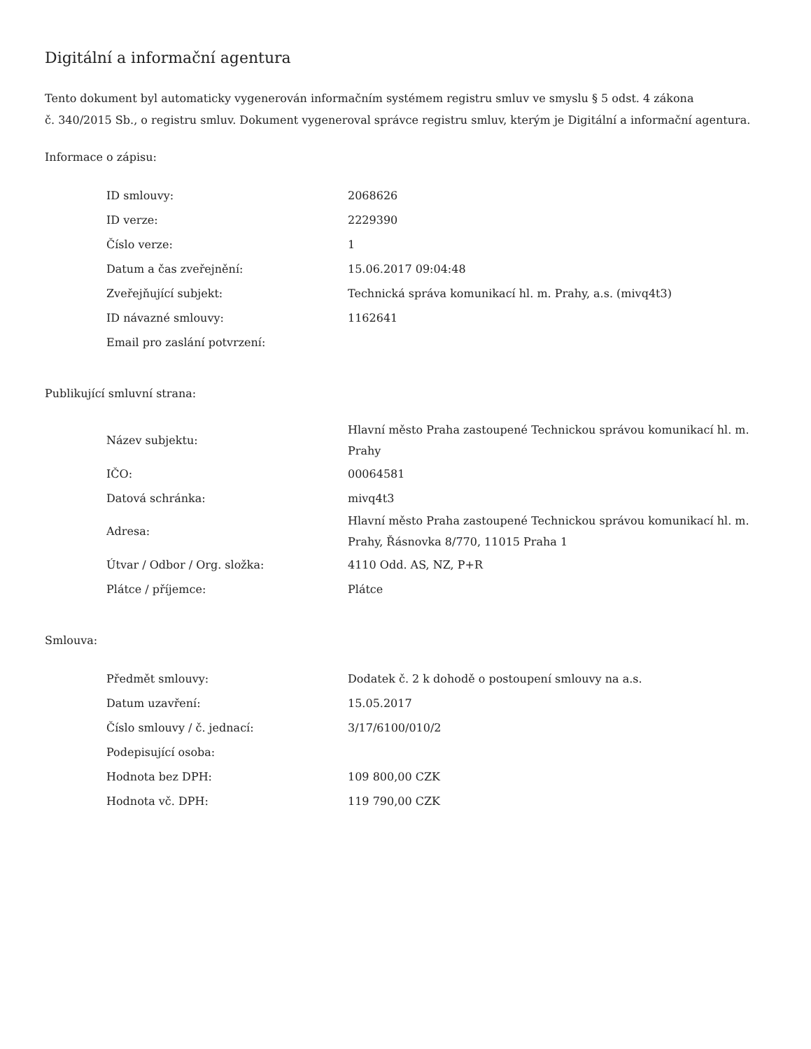Digitální a informační agentura
Tento dokument byl automaticky vygenerován informačním systémem registru smluv ve smyslu § 5 odst. 4 zákona
č. 340/2015 Sb., o registru smluv. Dokument vygeneroval správce registru smluv, kterým je Digitální a informační agentura.
Informace o zápisu:
| ID smlouvy: | 2068626 |
| ID verze: | 2229390 |
| Číslo verze: | 1 |
| Datum a čas zveřejnění: | 15.06.2017 09:04:48 |
| Zveřejňující subjekt: | Technická správa komunikací hl. m. Prahy, a.s. (mivq4t3) |
| ID návazné smlouvy: | 1162641 |
| Email pro zaslání potvrzení: | |
Publikující smluvní strana:
| Název subjektu: | Hlavní město Praha zastoupené Technickou správou komunikací hl. m. Prahy |
| IČO: | 00064581 |
| Datová schránka: | mivq4t3 |
| Adresa: | Hlavní město Praha zastoupené Technickou správou komunikací hl. m. Prahy, Řásnovka 8/770, 11015 Praha 1 |
| Útvar / Odbor / Org. složka: | 4110 Odd. AS, NZ, P+R |
| Plátce / příjemce: | Plátce |
Smlouva:
| Předmět smlouvy: | Dodatek č. 2 k dohodě o postoupení smlouvy na a.s. |
| Datum uzavření: | 15.05.2017 |
| Číslo smlouvy / č. jednací: | 3/17/6100/010/2 |
| Podepisující osoba: | |
| Hodnota bez DPH: | 109 800,00 CZK |
| Hodnota vč. DPH: | 119 790,00 CZK |